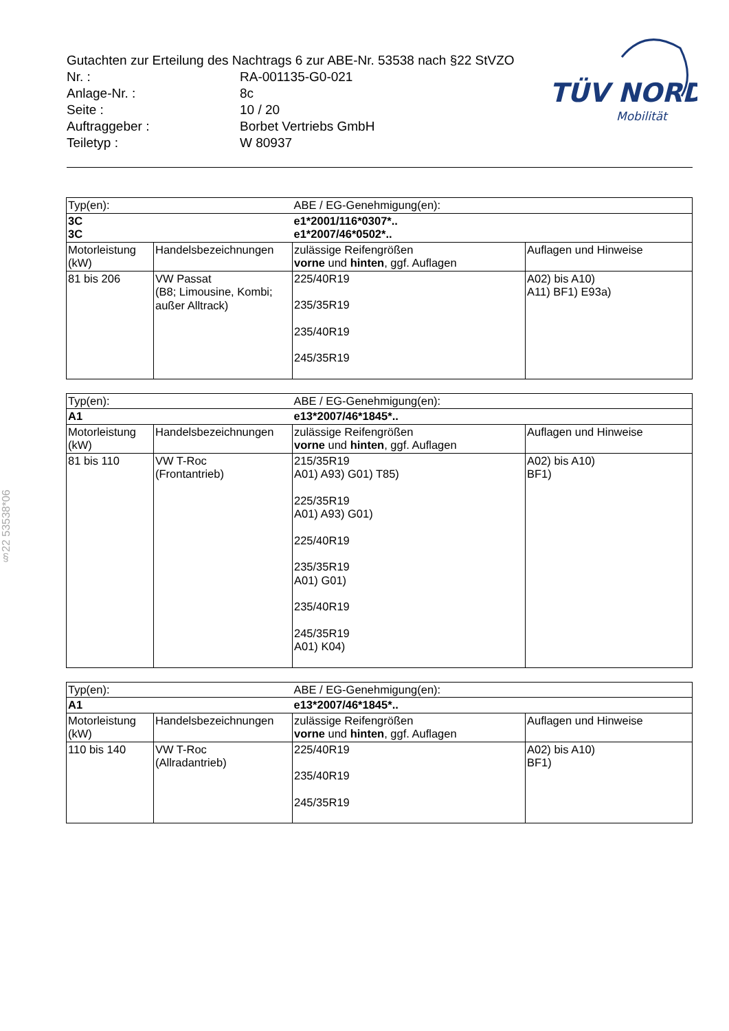Gutachten zur Erteilung des Nachtrags 6 zur ABE-Nr. 53538 nach §22 StVZO
Nr. : RA-001135-G0-021
Anlage-Nr. : 8c
Seite : 10 / 20
Auftraggeber : Borbet Vertriebs GmbH
Teiletyp : W 80937
TÜV NORD
Mobilität
§22 53538*06
| Typ(en): | | ABE / EG-Genehmigung(en): | |
| 3C 3C | | e1*2001/116*0307*.. e1*2007/46*0502*.. | |
| Motorleistung (kW) | Handelsbezeichnungen | zulässige Reifengrößen vorne und hinten , ggf. Auflagen | Auflagen und Hinweise |
| 81 bis 206 | VW Passat (B8; Limousine, Kombi; außer Alltrack) | 225/40R19 235/35R19 235/40R19 245/35R19 | A02) bis A10) A11) BF1) E93a) |
| Typ(en): | | ABE / EG-Genehmigung(en): | |
| A1 | | e13*2007/46*1845*.. | |
| Motorleistung (kW) | Handelsbezeichnungen | zulässige Reifengrößen vorne und hinten , ggf. Auflagen | Auflagen und Hinweise |
| 81 bis 110 | VW T-Roc (Frontantrieb) | 215/35R19 A01) A93) G01) T85) 225/35R19 A01) A93) G01) 225/40R19 235/35R19 A01) G01) 235/40R19 245/35R19 A01) K04) | A02) bis A10) BF1) |
| Typ(en): | | ABE / EG-Genehmigung(en): | |
| A1 | | e13*2007/46*1845*.. | |
| Motorleistung (kW) | Handelsbezeichnungen | zulässige Reifengrößen vorne und hinten , ggf. Auflagen | Auflagen und Hinweise |
| 110 bis 140 | VW T-Roc (Allradantrieb) | 225/40R19 235/40R19 245/35R19 | A02) bis A10) BF1) |